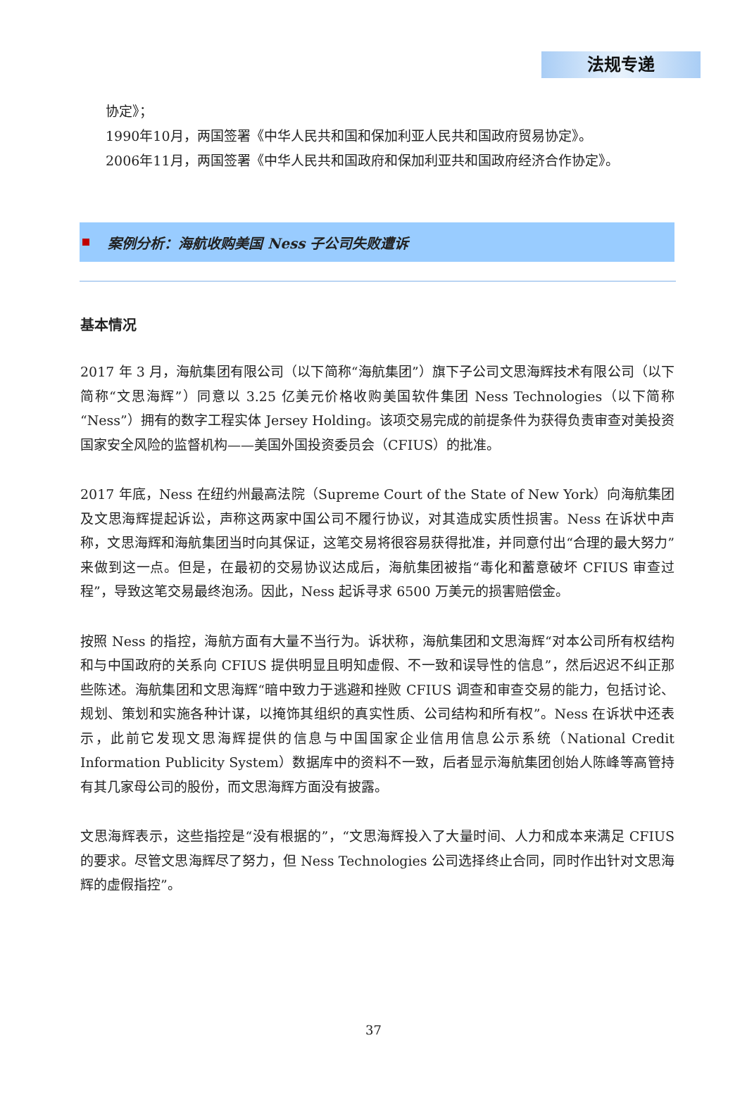法规专递
协定》；
1990年10月，两国签署《中华人民共和国和保加利亚人民共和国政府贸易协定》。
2006年11月，两国签署《中华人民共和国政府和保加利亚共和国政府经济合作协定》。
案例分析：海航收购美国 Ness 子公司失败遭诉
基本情况
2017 年 3 月，海航集团有限公司（以下简称“海航集团”）旗下子公司文思海辉技术有限公司（以下简称“文思海辉”）同意以 3.25 亿美元价格收购美国软件集团 Ness Technologies（以下简称“Ness”）拥有的数字工程实体 Jersey Holding。该项交易完成的前提条件为获得负责审查对美投资国家安全风险的监督机构——美国外国投资委员会（CFIUS）的批准。
2017 年底，Ness 在纽约州最高法院（Supreme Court of the State of New York）向海航集团及文思海辉提起诉讼，声称这两家中国公司不履行协议，对其造成实质性损害。Ness 在诉状中声称，文思海辉和海航集团当时向其保证，这笔交易将很容易获得批准，并同意付出“合理的最大努力”来做到这一点。但是，在最初的交易协议达成后，海航集团被指“毒化和蓄意破坏 CFIUS 审查过程”，导致这笔交易最终泡汤。因此，Ness 起诉寻求 6500 万美元的损害赔偿金。
按照 Ness 的指控，海航方面有大量不当行为。诉状称，海航集团和文思海辉“对本公司所有权结构和与中国政府的关系向 CFIUS 提供明显且明知虚假、不一致和误导性的信息”，然后迟迟不纠正那些陈述。海航集团和文思海辉“暗中致力于逃避和挫败 CFIUS 调查和审查交易的能力，包括讨论、规划、策划和实施各种计谋，以掩饰其组织的真实性质、公司结构和所有权”。Ness 在诉状中还表示，此前它发现文思海辉提供的信息与中国国家企业信用信息公示系统（National Credit Information Publicity System）数据库中的资料不一致，后者显示海航集团创始人陈峰等高管持有其几家母公司的股份，而文思海辉方面没有披露。
文思海辉表示，这些指控是“没有根据的”，“文思海辉投入了大量时间、人力和成本来满足 CFIUS 的要求。尽管文思海辉尽了努力，但 Ness Technologies 公司选择终止合同，同时作出针对文思海辉的虚假指控”。
37